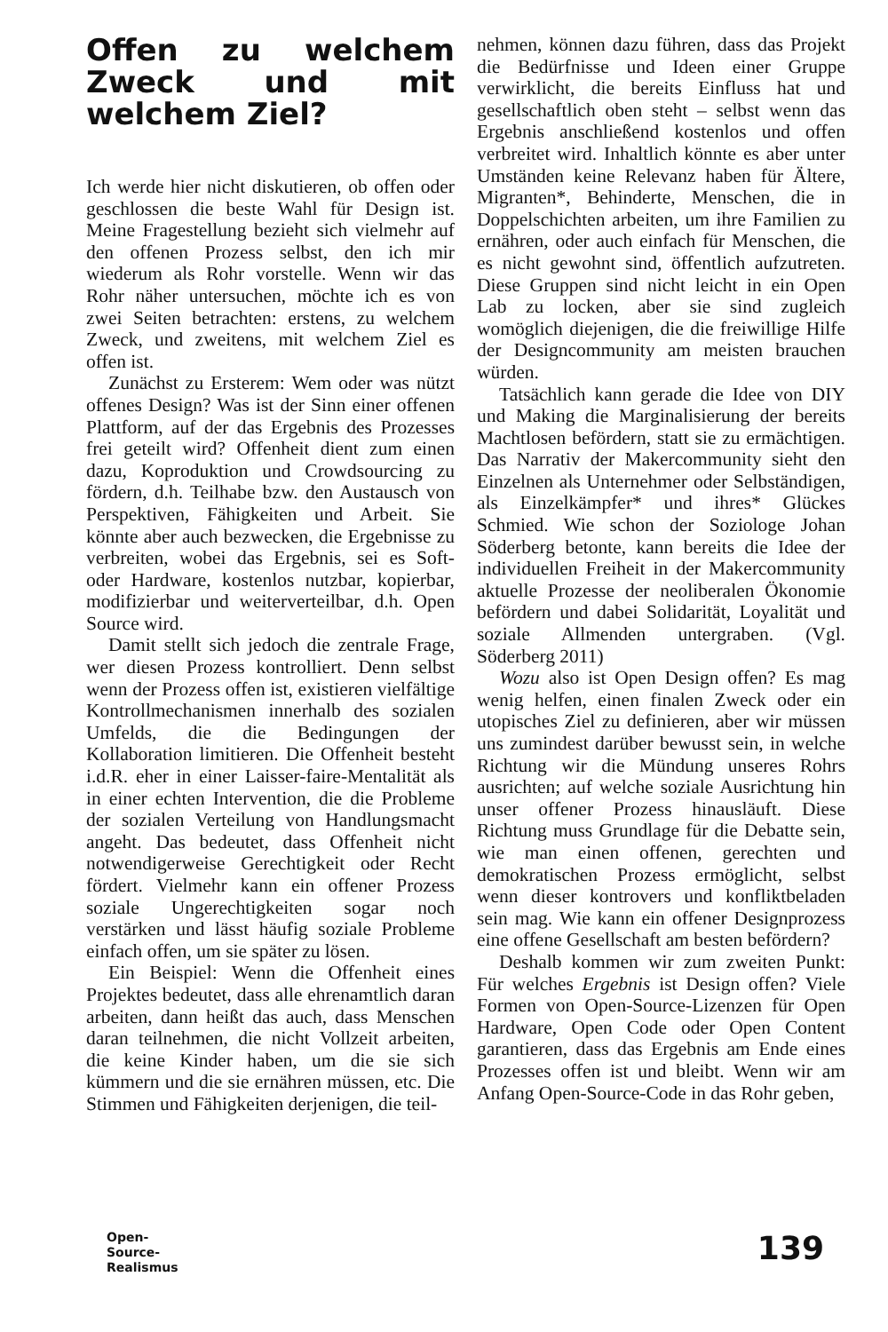Offen zu welchem Zweck und mit welchem Ziel?
Ich werde hier nicht diskutieren, ob offen oder geschlossen die beste Wahl für Design ist. Meine Fragestellung bezieht sich vielmehr auf den offenen Prozess selbst, den ich mir wiederum als Rohr vorstelle. Wenn wir das Rohr näher untersuchen, möchte ich es von zwei Seiten betrachten: erstens, zu welchem Zweck, und zweitens, mit welchem Ziel es offen ist.
Zunächst zu Ersterem: Wem oder was nützt offenes Design? Was ist der Sinn einer offenen Plattform, auf der das Ergebnis des Prozesses frei geteilt wird? Offenheit dient zum einen dazu, Koproduktion und Crowdsourcing zu fördern, d.h. Teilhabe bzw. den Austausch von Perspektiven, Fähigkeiten und Arbeit. Sie könnte aber auch bezwecken, die Ergebnisse zu verbreiten, wobei das Ergebnis, sei es Soft- oder Hardware, kostenlos nutzbar, kopierbar, modifizierbar und weiterverteilbar, d.h. Open Source wird.
Damit stellt sich jedoch die zentrale Frage, wer diesen Prozess kontrolliert. Denn selbst wenn der Prozess offen ist, existieren vielfältige Kontrollmechanismen innerhalb des sozialen Umfelds, die die Bedingungen der Kollaboration limitieren. Die Offenheit besteht i.d.R. eher in einer Laisser-faire-Mentalität als in einer echten Intervention, die die Probleme der sozialen Verteilung von Handlungsmacht angeht. Das bedeutet, dass Offenheit nicht notwendigerweise Gerechtigkeit oder Recht fördert. Vielmehr kann ein offener Prozess soziale Ungerechtigkeiten sogar noch verstärken und lässt häufig soziale Probleme einfach offen, um sie später zu lösen.
Ein Beispiel: Wenn die Offenheit eines Projektes bedeutet, dass alle ehrenamtlich daran arbeiten, dann heißt das auch, dass Menschen daran teilnehmen, die nicht Vollzeit arbeiten, die keine Kinder haben, um die sie sich kümmern und die sie ernähren müssen, etc. Die Stimmen und Fähigkeiten derjenigen, die teil-
nehmen, können dazu führen, dass das Projekt die Bedürfnisse und Ideen einer Gruppe verwirklicht, die bereits Einfluss hat und gesellschaftlich oben steht – selbst wenn das Ergebnis anschließend kostenlos und offen verbreitet wird. Inhaltlich könnte es aber unter Umständen keine Relevanz haben für Ältere, Migranten*, Behinderte, Menschen, die in Doppelschichten arbeiten, um ihre Familien zu ernähren, oder auch einfach für Menschen, die es nicht gewohnt sind, öffentlich aufzutreten. Diese Gruppen sind nicht leicht in ein Open Lab zu locken, aber sie sind zugleich womöglich diejenigen, die die freiwillige Hilfe der Designcommunity am meisten brauchen würden.
Tatsächlich kann gerade die Idee von DIY und Making die Marginalisierung der bereits Machtlosen befördern, statt sie zu ermächtigen. Das Narrativ der Makercommunity sieht den Einzelnen als Unternehmer oder Selbständigen, als Einzelkämpfer* und ihres* Glückes Schmied. Wie schon der Soziologe Johan Söderberg betonte, kann bereits die Idee der individuellen Freiheit in der Makercommunity aktuelle Prozesse der neoliberalen Ökonomie befördern und dabei Solidarität, Loyalität und soziale Allmenden untergraben. (Vgl. Söderberg 2011)
Wozu also ist Open Design offen? Es mag wenig helfen, einen finalen Zweck oder ein utopisches Ziel zu definieren, aber wir müssen uns zumindest darüber bewusst sein, in welche Richtung wir die Mündung unseres Rohrs ausrichten; auf welche soziale Ausrichtung hin unser offener Prozess hinausläuft. Diese Richtung muss Grundlage für die Debatte sein, wie man einen offenen, gerechten und demokratischen Prozess ermöglicht, selbst wenn dieser kontrovers und konfliktbeladen sein mag. Wie kann ein offener Designprozess eine offene Gesellschaft am besten befördern?
Deshalb kommen wir zum zweiten Punkt: Für welches Ergebnis ist Design offen? Viele Formen von Open-Source-Lizenzen für Open Hardware, Open Code oder Open Content garantieren, dass das Ergebnis am Ende eines Prozesses offen ist und bleibt. Wenn wir am Anfang Open-Source-Code in das Rohr geben,
Open-
Source-
Realismus
139